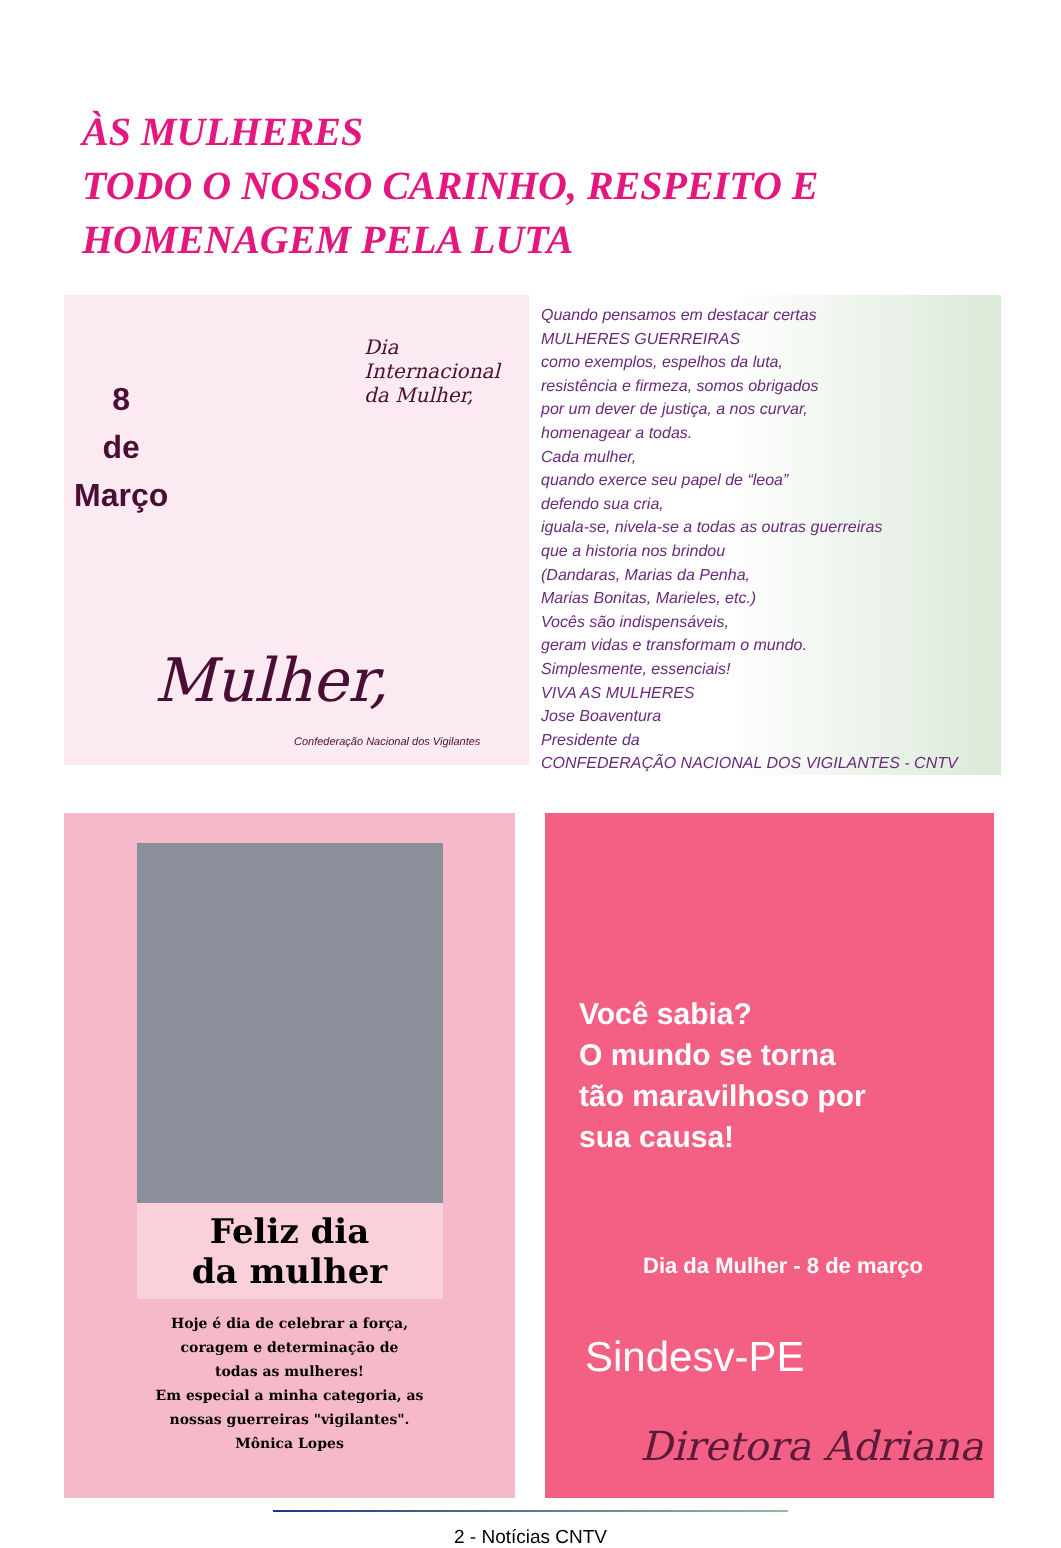ÀS MULHERES
TODO O NOSSO CARINHO, RESPEITO E HOMENAGEM PELA LUTA
8
de
Março
Dia Internacional da Mulher,
Mulher,
Confederação Nacional dos Vigilantes
Quando pensamos em destacar certas
MULHERES GUERREIRAS
como exemplos, espelhos da luta,
resistência e firmeza, somos obrigados
por um dever de justiça, a nos curvar,
homenagear a todas.
Cada mulher,
quando exerce seu papel de “leoa”
defendo sua cria,
iguala-se, nivela-se a todas as outras guerreiras
que a historia nos brindou
(Dandaras, Marias da Penha,
Marias Bonitas, Marieles, etc.)
Vocês são indispensáveis,
geram vidas e transformam o mundo.
Simplesmente, essenciais!
VIVA AS MULHERES
Jose Boaventura
Presidente da
CONFEDERAÇÃO NACIONAL DOS VIGILANTES - CNTV
Feliz dia
da mulher
Hoje é dia de celebrar a força,
coragem e determinação de
todas as mulheres!
Em especial a minha categoria, as
nossas guerreiras "vigilantes".
Mônica Lopes
Você sabia?
O mundo se torna
tão maravilhoso por
sua causa!
Dia da Mulher - 8 de março
Sindesv-PE
Diretora Adriana
2 - Notícias CNTV